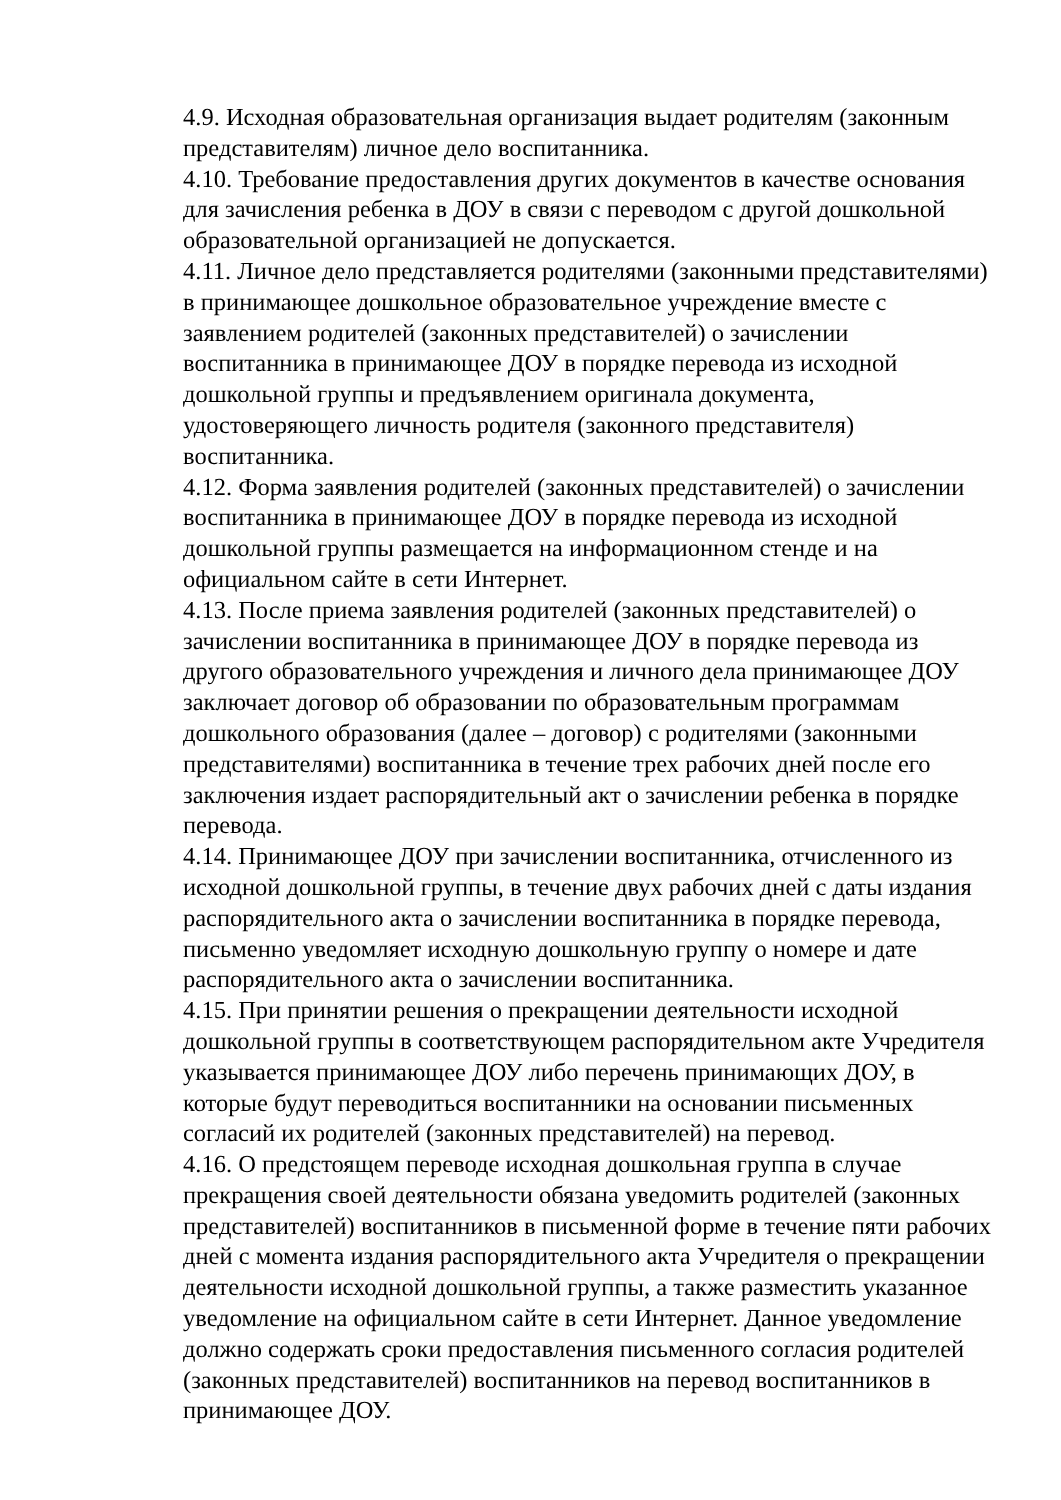4.9. Исходная образовательная организация выдает родителям (законным представителям) личное дело воспитанника.
4.10. Требование предоставления других документов в качестве основания для зачисления ребенка в ДОУ в связи с переводом с другой дошкольной образовательной организацией не допускается.
4.11. Личное дело представляется родителями (законными представителями) в принимающее дошкольное образовательное учреждение вместе с заявлением родителей (законных представителей) о зачислении воспитанника в принимающее ДОУ в порядке перевода из исходной дошкольной группы и предъявлением оригинала документа, удостоверяющего личность родителя (законного представителя) воспитанника.
4.12. Форма заявления родителей (законных представителей) о зачислении воспитанника в принимающее ДОУ в порядке перевода из исходной дошкольной группы размещается на информационном стенде и на официальном сайте в сети Интернет.
4.13. После приема заявления родителей (законных представителей) о зачислении воспитанника в принимающее ДОУ в порядке перевода из другого образовательного учреждения и личного дела принимающее ДОУ заключает договор об образовании по образовательным программам дошкольного образования (далее – договор) с родителями (законными представителями) воспитанника в течение трех рабочих дней после его заключения издает распорядительный акт о зачислении ребенка в порядке перевода.
4.14. Принимающее ДОУ при зачислении воспитанника, отчисленного из исходной дошкольной группы, в течение двух рабочих дней с даты издания распорядительного акта о зачислении воспитанника в порядке перевода, письменно уведомляет исходную дошкольную группу о номере и дате распорядительного акта о зачислении воспитанника.
4.15. При принятии решения о прекращении деятельности исходной дошкольной группы в соответствующем распорядительном акте Учредителя указывается принимающее ДОУ либо перечень принимающих ДОУ, в которые будут переводиться воспитанники на основании письменных согласий их родителей (законных представителей) на перевод.
4.16. О предстоящем переводе исходная дошкольная группа в случае прекращения своей деятельности обязана уведомить родителей (законных представителей) воспитанников в письменной форме в течение пяти рабочих дней с момента издания распорядительного акта Учредителя о прекращении деятельности исходной дошкольной группы, а также разместить указанное уведомление на официальном сайте в сети Интернет. Данное уведомление должно содержать сроки предоставления письменного согласия родителей (законных представителей) воспитанников на перевод воспитанников в принимающее ДОУ.